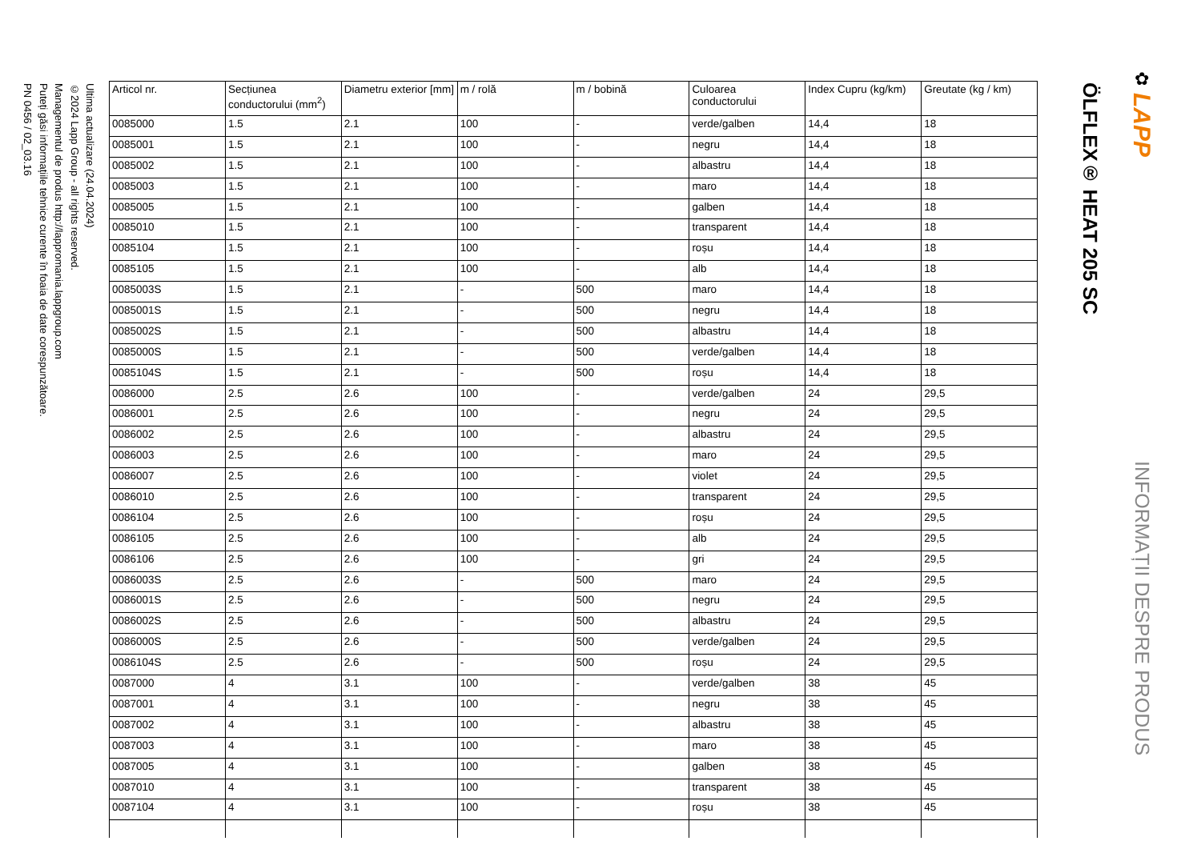ÖLFLEX® HEAT 205 SC
✿
LAPP
INFORMAȚII DESPRE PRODUS
| Articol nr. | Secțiunea conductorului (mm<sup>2</sup>) | Diametru exterior [mm] | m / rolă | m / bobină | Culoarea conductorului | Index Cupru (kg/km) | Greutate (kg / km) |
| --- | --- | --- | --- | --- | --- | --- | --- |
| 0085000 | 1.5 | 2.1 | 100 | - | verde/galben | 14,4 | 18 |
| 0085001 | 1.5 | 2.1 | 100 | - | negru | 14,4 | 18 |
| 0085002 | 1.5 | 2.1 | 100 | - | albastru | 14,4 | 18 |
| 0085003 | 1.5 | 2.1 | 100 | - | maro | 14,4 | 18 |
| 0085005 | 1.5 | 2.1 | 100 | - | galben | 14,4 | 18 |
| 0085010 | 1.5 | 2.1 | 100 | - | transparent | 14,4 | 18 |
| 0085104 | 1.5 | 2.1 | 100 | - | roșu | 14,4 | 18 |
| 0085105 | 1.5 | 2.1 | 100 | - | alb | 14,4 | 18 |
| 0085003S | 1.5 | 2.1 | - | 500 | maro | 14,4 | 18 |
| 0085001S | 1.5 | 2.1 | - | 500 | negru | 14,4 | 18 |
| 0085002S | 1.5 | 2.1 | - | 500 | albastru | 14,4 | 18 |
| 0085000S | 1.5 | 2.1 | - | 500 | verde/galben | 14,4 | 18 |
| 0085104S | 1.5 | 2.1 | - | 500 | roșu | 14,4 | 18 |
| 0086000 | 2.5 | 2.6 | 100 | - | verde/galben | 24 | 29,5 |
| 0086001 | 2.5 | 2.6 | 100 | - | negru | 24 | 29,5 |
| 0086002 | 2.5 | 2.6 | 100 | - | albastru | 24 | 29,5 |
| 0086003 | 2.5 | 2.6 | 100 | - | maro | 24 | 29,5 |
| 0086007 | 2.5 | 2.6 | 100 | - | violet | 24 | 29,5 |
| 0086010 | 2.5 | 2.6 | 100 | - | transparent | 24 | 29,5 |
| 0086104 | 2.5 | 2.6 | 100 | - | roșu | 24 | 29,5 |
| 0086105 | 2.5 | 2.6 | 100 | - | alb | 24 | 29,5 |
| 0086106 | 2.5 | 2.6 | 100 | - | gri | 24 | 29,5 |
| 0086003S | 2.5 | 2.6 | - | 500 | maro | 24 | 29,5 |
| 0086001S | 2.5 | 2.6 | - | 500 | negru | 24 | 29,5 |
| 0086002S | 2.5 | 2.6 | - | 500 | albastru | 24 | 29,5 |
| 0086000S | 2.5 | 2.6 | - | 500 | verde/galben | 24 | 29,5 |
| 0086104S | 2.5 | 2.6 | - | 500 | roșu | 24 | 29,5 |
| 0087000 | 4 | 3.1 | 100 | - | verde/galben | 38 | 45 |
| 0087001 | 4 | 3.1 | 100 | - | negru | 38 | 45 |
| 0087002 | 4 | 3.1 | 100 | - | albastru | 38 | 45 |
| 0087003 | 4 | 3.1 | 100 | - | maro | 38 | 45 |
| 0087005 | 4 | 3.1 | 100 | - | galben | 38 | 45 |
| 0087010 | 4 | 3.1 | 100 | - | transparent | 38 | 45 |
| 0087104 | 4 | 3.1 | 100 | - | roșu | 38 | 45 |
Ultima actualizare (24.04.2024)
©2024 Lapp Group - all rights reserved.
Managementul de produs http://lappromania.lappgroup.com
Puteți găsi informațiile tehnice curente în foaia de date corespunzătoare.
PN 0456 / 02_03.16